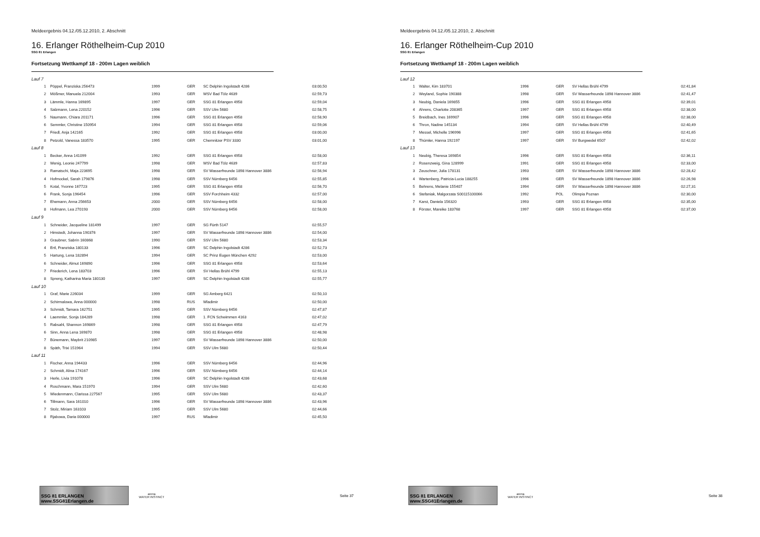Meldeergebnis 04.12./05.12.2010, 2. Abschnitt
16. Erlanger Röthelheim-Cup 2010
SSG 81 Erlangen
Fortsetzung Wettkampf 18 - 200m Lagen weiblich
| Lauf 7 | | | | | |
| 1 | Pöppel, Franziska 256473 | 1999 | GER | SC Delphin Ingolstadt 4286 | 03:00,50 |
| 2 | Mößmer, Manuela 212004 | 1993 | GER | WSV Bad Tölz 4639 | 02:59,73 |
| 3 | Lämmle, Hanna 169895 | 1997 | GER | SSG 81 Erlangen 4958 | 02:59,04 |
| 4 | Salzmann, Lena 220152 | 1996 | GER | SSV Ulm 5680 | 02:58,75 |
| 5 | Naumann, Chiara 201171 | 1996 | GER | SSG 81 Erlangen 4958 | 02:58,90 |
| 6 | Semmler, Christine 150954 | 1994 | GER | SSG 81 Erlangen 4958 | 02:59,06 |
| 7 | Friedl, Anja 142165 | 1992 | GER | SSG 81 Erlangen 4958 | 03:00,00 |
| 8 | Petzold, Vanessa 183570 | 1995 | GER | Chemnitzer PSV 3330 | 03:01,00 |
| Lauf 8 | | | | | |
| 1 | Becker, Anna 141099 | 1992 | GER | SSG 81 Erlangen 4958 | 02:58,00 |
| 2 | Wenig, Leonie 247799 | 1998 | GER | WSV Bad Tölz 4639 | 02:57,83 |
| 3 | Ramatschi, Maja 223695 | 1998 | GER | SV Wasserfreunde 1898 Hannover 3886 | 02:56,94 |
| 4 | Hofmockel, Sarah 179876 | 1998 | GER | SSV Nürnberg 6456 | 02:55,85 |
| 5 | Kotal, Yvonne 167723 | 1995 | GER | SSG 81 Erlangen 4958 | 02:56,70 |
| 6 | Frank, Sonja 196454 | 1996 | GER | SSV Forchheim 4332 | 02:57,00 |
| 7 | Ehemann, Anna 256653 | 2000 | GER | SSV Nürnberg 6456 | 02:58,00 |
| 8 | Hofmann, Lea 270193 | 2000 | GER | SSV Nürnberg 6456 | 02:58,00 |
| Lauf 9 | | | | | |
| 1 | Schneider, Jacqueline 181499 | 1997 | GER | SG Fürth 5147 | 02:55,57 |
| 2 | Himstedt, Johanna 190376 | 1997 | GER | SV Wasserfreunde 1898 Hannover 3886 | 02:54,00 |
| 3 | Graubner, Sabrin 160868 | 1990 | GER | SSV Ulm 5680 | 02:53,34 |
| 4 | Ertl, Franziska 180133 | 1996 | GER | SC Delphin Ingolstadt 4286 | 02:52,73 |
| 5 | Hartung, Lena 182894 | 1994 | GER | SC Prinz Eugen München 4292 | 02:53,00 |
| 6 | Schneider, Almut 169890 | 1996 | GER | SSG 81 Erlangen 4958 | 02:53,64 |
| 7 | Friederich, Lena 183703 | 1996 | GER | SV Hellas Brühl 4799 | 02:55,13 |
| 8 | Spreng, Katharina Maria 180130 | 1997 | GER | SC Delphin Ingolstadt 4286 | 02:55,77 |
| Lauf 10 | | | | | |
| 1 | Graf, Marie 226034 | 1999 | GER | SG Amberg 6421 | 02:50,10 |
| 2 | Schirmalowa, Anna 000000 | 1998 | RUS | Wladimir | 02:50,00 |
| 3 | Schmidt, Tamara 162751 | 1995 | GER | SSV Nürnberg 6456 | 02:47,87 |
| 4 | Laemmler, Sonja 184289 | 1998 | GER | 1. FCN Schwimmen 4163 | 02:47,02 |
| 5 | Rabsahl, Shannon 169869 | 1998 | GER | SSG 81 Erlangen 4958 | 02:47,79 |
| 6 | Sinn, Anna Lena 169870 | 1998 | GER | SSG 81 Erlangen 4958 | 02:48,98 |
| 7 | Bünemann, Maybrit 210985 | 1997 | GER | SV Wasserfreunde 1898 Hannover 3886 | 02:50,00 |
| 8 | Späth, Trixi 151964 | 1994 | GER | SSV Ulm 5680 | 02:50,44 |
| Lauf 11 | | | | | |
| 1 | Fischer, Anna 194433 | 1996 | GER | SSV Nürnberg 6456 | 02:44,96 |
| 2 | Schmidt, Alina 174167 | 1996 | GER | SSV Nürnberg 6456 | 02:44,14 |
| 3 | Herle, Livia 191078 | 1996 | GER | SC Delphin Ingolstadt 4286 | 02:43,68 |
| 4 | Roschmann, Mara 151970 | 1994 | GER | SSV Ulm 5680 | 02:42,60 |
| 5 | Wiedenmann, Clarissa 227567 | 1995 | GER | SSV Ulm 5680 | 02:43,37 |
| 6 | Tillmann, Sara 161010 | 1996 | GER | SV Wasserfreunde 1898 Hannover 3886 | 02:43,96 |
| 7 | Stolz, Miriam 163103 | 1995 | GER | SSV Ulm 5680 | 02:44,66 |
| 8 | Rjabowa, Daria 000000 | 1997 | RUS | Wladimir | 02:45,50 |
SSG 81 ERLANGEN www.SSG81Erlangen.de
arena
WATER INSTINCT
Seite 37
Meldeergebnis 04.12./05.12.2010, 2. Abschnitt
16. Erlanger Röthelheim-Cup 2010
SSG 81 Erlangen
Fortsetzung Wettkampf 18 - 200m Lagen weiblich
| Lauf 12 | | | | | |
| 1 | Walter, Kim 183701 | 1996 | GER | SV Hellas Brühl 4799 | 02:41,84 |
| 2 | Weyland, Sophie 190388 | 1998 | GER | SV Wasserfreunde 1898 Hannover 3886 | 02:41,47 |
| 3 | Neubig, Daniela 169855 | 1996 | GER | SSG 81 Erlangen 4958 | 02:39,01 |
| 4 | Ahrens, Charlotte 208365 | 1997 | GER | SSG 81 Erlangen 4958 | 02:38,00 |
| 5 | Breidbach, Ines 169907 | 1996 | GER | SSG 81 Erlangen 4958 | 02:38,00 |
| 6 | Thron, Nadine 145134 | 1994 | GER | SV Hellas Brühl 4799 | 02:40,49 |
| 7 | Messel, Michelle 196996 | 1997 | GER | SSG 81 Erlangen 4958 | 02:41,65 |
| 8 | Thümler, Hanna 192197 | 1997 | GER | SV Burgwedel 6507 | 02:42,02 |
| Lauf 13 | | | | | |
| 1 | Neubig, Theresa 169854 | 1996 | GER | SSG 81 Erlangen 4958 | 02:36,11 |
| 2 | Rosenzweig, Gina 128999 | 1991 | GER | SSG 81 Erlangen 4958 | 02:33,00 |
| 3 | Zeuschner, Julia 178131 | 1993 | GER | SV Wasserfreunde 1898 Hannover 3886 | 02:28,42 |
| 4 | Wartenberg, Patricia-Lucia 188255 | 1996 | GER | SV Wasserfreunde 1898 Hannover 3886 | 02:26,98 |
| 5 | Behrens, Melanie 155407 | 1994 | GER | SV Wasserfreunde 1898 Hannover 3886 | 02:27,31 |
| 6 | Stefaniak, Malgorzata S00115100066 | 1992 | POL | Olimpia Poznan | 02:30,00 |
| 7 | Karst, Daniela 156320 | 1993 | GER | SSG 81 Erlangen 4958 | 02:35,00 |
| 8 | Förster, Mareike 183768 | 1997 | GER | SSG 81 Erlangen 4958 | 02:37,00 |
SSG 81 ERLANGEN www.SSG81Erlangen.de
arena
WATER INSTINCT
Seite 38